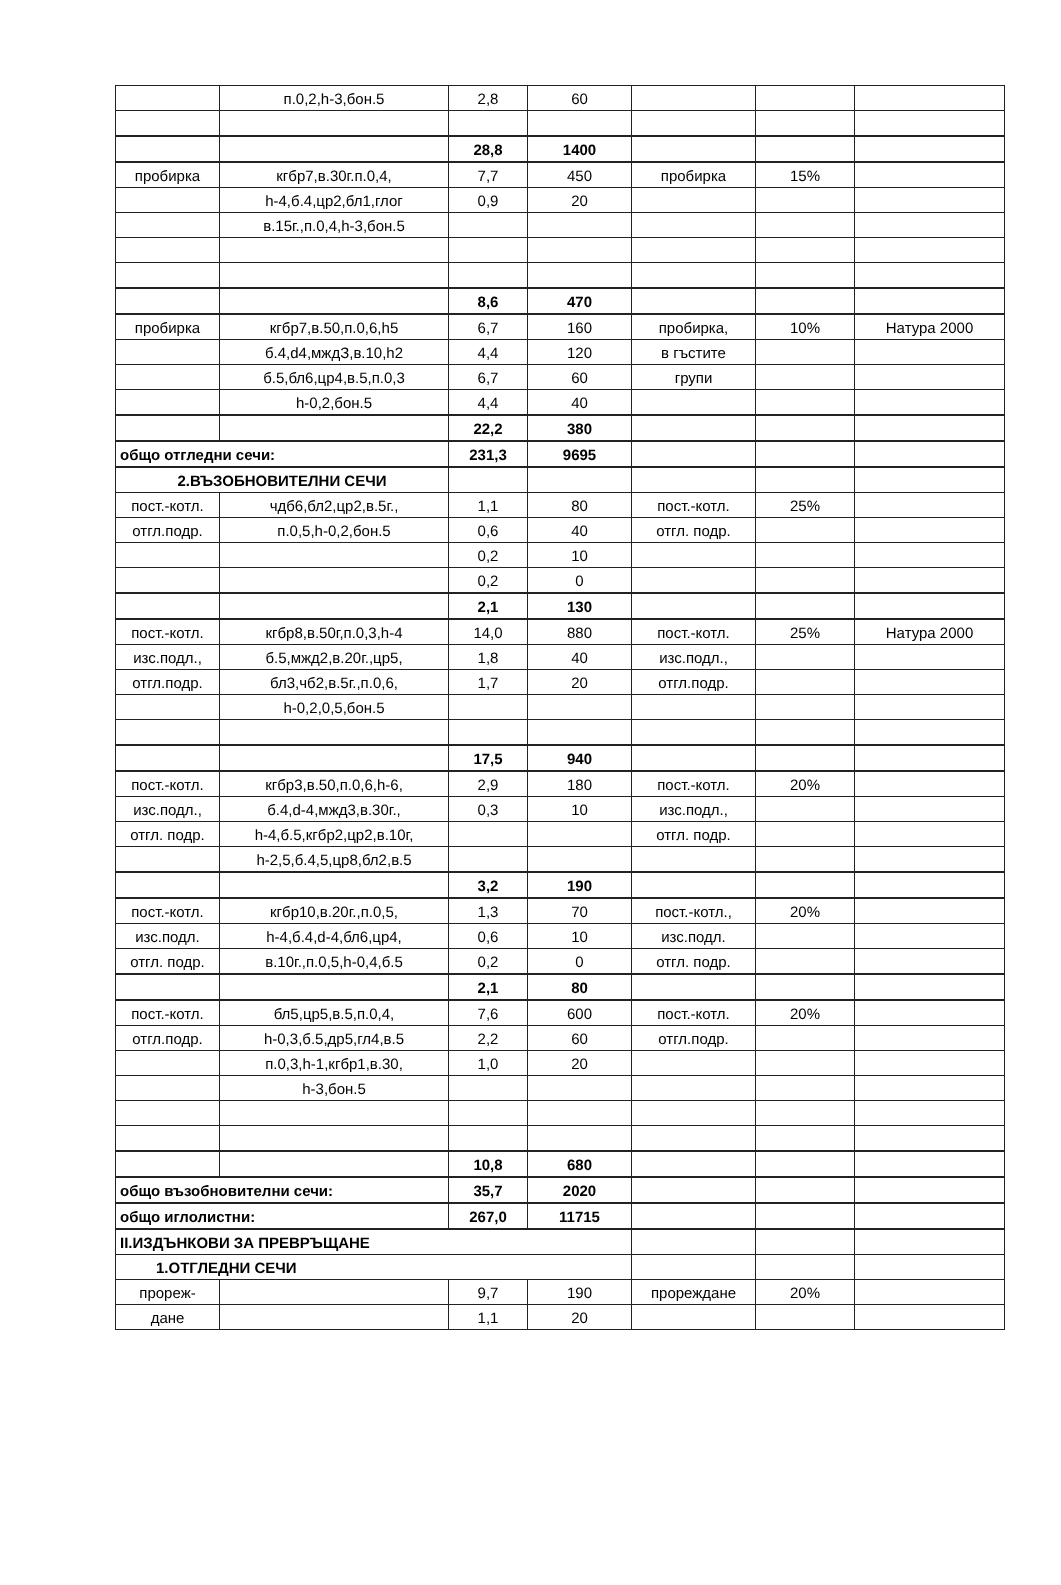| | п.0,2,h-3,бон.5 | 2,8 | 60 | | | |
| | | 28,8 | 1400 | | | |
| пробирка | кгбр7,в.30г.п.0,4, | 7,7 | 450 | пробирка | 15% | |
| | h-4,б.4,цр2,бл1,глог | 0,9 | 20 | | | |
| | в.15г.,п.0,4,h-3,бон.5 | | | | | |
| | | 8,6 | 470 | | | |
| пробирка | кгбр7,в.50,п.0,6,h5 | 6,7 | 160 | пробирка, | 10% | Натура 2000 |
| | б.4,d4,мждЗ,в.10,h2 | 4,4 | 120 | в гъстите | | |
| | б.5,бл6,цр4,в.5,п.0,3 | 6,7 | 60 | групи | | |
| | h-0,2,бон.5 | 4,4 | 40 | | | |
| | | 22,2 | 380 | | | |
| общо отгледни сечи: | | 231,3 | 9695 | | | |
| 2.ВЪЗОБНОВИТЕЛНИ СЕЧИ | | | | | | |
| пост.-котл. | чдб6,бл2,цр2,в.5г., | 1,1 | 80 | пост.-котл. | 25% | |
| отгл.подр. | п.0,5,h-0,2,бон.5 | 0,6 | 40 | отгл. подр. | | |
| | | 0,2 | 10 | | | |
| | | 0,2 | 0 | | | |
| | | 2,1 | 130 | | | |
| пост.-котл. | кгбр8,в.50г,п.0,3,h-4 | 14,0 | 880 | пост.-котл. | 25% | Натура 2000 |
| изс.подл., | б.5,мжд2,в.20г.,цр5, | 1,8 | 40 | изс.подл., | | |
| отгл.подр. | бл3,чб2,в.5г.,п.0,6, | 1,7 | 20 | отгл.подр. | | |
| | h-0,2,0,5,бон.5 | | | | | |
| | | 17,5 | 940 | | | |
| пост.-котл. | кгбр3,в.50,п.0,6,h-6, | 2,9 | 180 | пост.-котл. | 20% | |
| изс.подл., | б.4,d-4,мжд3,в.30г., | 0,3 | 10 | изс.подл., | | |
| отгл. подр. | h-4,б.5,кгбр2,цр2,в.10г, | | | отгл. подр. | | |
| | h-2,5,б.4,5,цр8,бл2,в.5 | | | | | |
| | | 3,2 | 190 | | | |
| пост.-котл. | кгбр10,в.20г.,п.0,5, | 1,3 | 70 | пост.-котл., | 20% | |
| изс.подл. | h-4,б.4,d-4,бл6,цр4, | 0,6 | 10 | изс.подл. | | |
| отгл. подр. | в.10г.,п.0,5,h-0,4,б.5 | 0,2 | 0 | отгл. подр. | | |
| | | 2,1 | 80 | | | |
| пост.-котл. | бл5,цр5,в.5,п.0,4, | 7,6 | 600 | пост.-котл. | 20% | |
| отгл.подр. | h-0,3,б.5,др5,гл4,в.5 | 2,2 | 60 | отгл.подр. | | |
| | п.0,3,h-1,кгбр1,в.30, | 1,0 | 20 | | | |
| | h-3,бон.5 | | | | | |
| | | 10,8 | 680 | | | |
| общо възобновителни сечи: | | 35,7 | 2020 | | | |
| общо иглолистни: | | 267,0 | 11715 | | | |
| II.ИЗДЪНКОВИ ЗА ПРЕВРЪЩАНЕ | | | | | | |
| 1.ОТГЛЕДНИ СЕЧИ | | | | | | |
| прореж- | | 9,7 | 190 | прореждане | 20% | |
| дане | | 1,1 | 20 | | | |